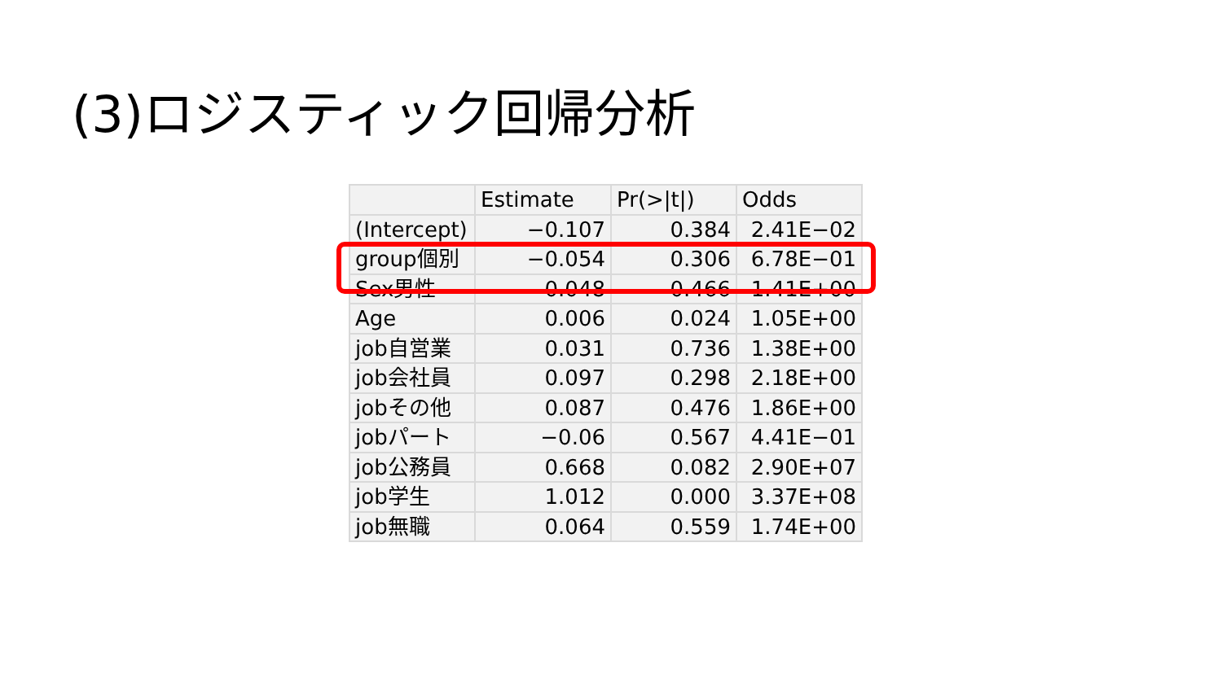(3)ロジスティック回帰分析
| | Estimate | Pr(>/t/) | Odds |
| --- | --- | --- | --- |
| (Intercept) | −0.107 | 0.384 | 2.41E−02 |
| group個別 | −0.054 | 0.306 | 6.78E−01 |
| Sex男性 | 0.048 | 0.466 | 1.41E+00 |
| Age | 0.006 | 0.024 | 1.05E+00 |
| job自営業 | 0.031 | 0.736 | 1.38E+00 |
| job会社員 | 0.097 | 0.298 | 2.18E+00 |
| jobその他 | 0.087 | 0.476 | 1.86E+00 |
| jobパート | −0.06 | 0.567 | 4.41E−01 |
| job公務員 | 0.668 | 0.082 | 2.90E+07 |
| job学生 | 1.012 | 0.000 | 3.37E+08 |
| job無職 | 0.064 | 0.559 | 1.74E+00 |